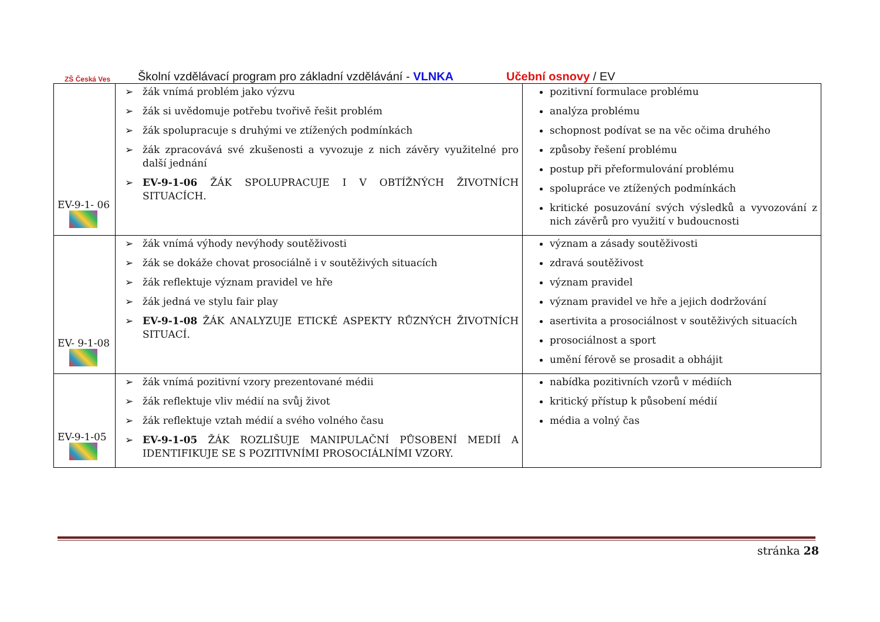ZŠ Česká Ves
Školní vzdělávací program pro základní vzdělávání - VLNKA Učební osnovy / EV
| EV-9-1- 06 | ➢ žák vnímá problém jako výzvu ➢ žák si uvědomuje potřebu tvořivě řešit problém ➢ žák spolupracuje s druhými ve ztížených podmínkách ➢ žák zpracovává své zkušenosti a vyvozuje z nich závěry využitelné pro další jednání ➢ EV-9-1-06 ŽÁK SPOLUPRACUJE I V OBTÍŽNÝCH ŽIVOTNÍCH SITUACÍCH. | pozitivní formulace problému analýza problému schopnost podívat se na věc očima druhého způsoby řešení problému postup při přeformulování problému spolupráce ve ztížených podmínkách kritické posuzování svých výsledků a vyvozování z nich závěrů pro využití v budoucnosti |
| EV- 9-1-08 | ➢ žák vnímá výhody nevýhody soutěživosti ➢ žák se dokáže chovat prosociálně i v soutěživých situacích ➢ žák reflektuje význam pravidel ve hře ➢ žák jedná ve stylu fair play ➢ EV-9-1-08 ŽÁK ANALYZUJE ETICKÉ ASPEKTY RŮZNÝCH ŽIVOTNÍCH SITUACÍ. | význam a zásady soutěživosti zdravá soutěživost význam pravidel význam pravidel ve hře a jejich dodržování asertivita a prosociálnost v soutěživých situacích prosociálnost a sport umění férově se prosadit a obhájit |
| EV-9-1-05 | ➢ žák vnímá pozitivní vzory prezentované médii ➢ žák reflektuje vliv médií na svůj život ➢ žák reflektuje vztah médií a svého volného času ➢ EV-9-1-05 ŽÁK ROZLIŠUJE MANIPULAČNÍ PŮSOBENÍ MEDIÍ A IDENTIFIKUJE SE S POZITIVNÍMI PROSOCIÁLNÍMI VZORY. | nabídka pozitivních vzorů v médiích kritický přístup k působení médií média a volný čas |
stránka 28